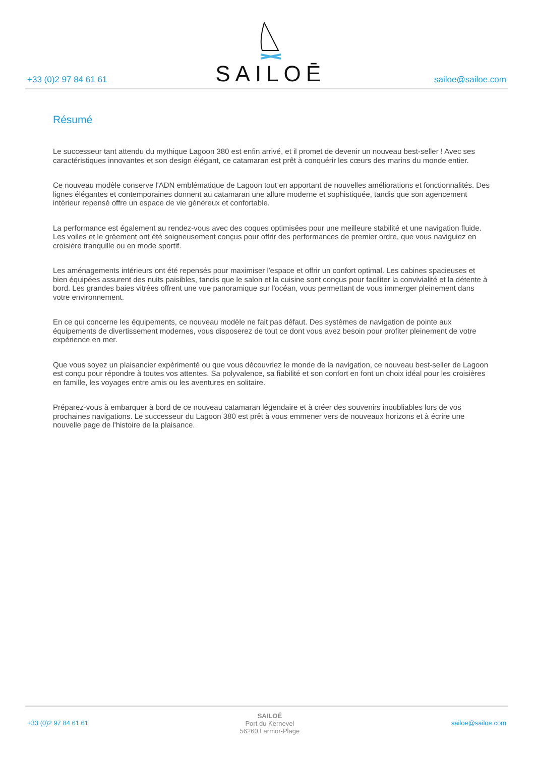+33 (0)2 97 84 61 61
SAILOĒ
sailoe@sailoe.com
Résumé
Le successeur tant attendu du mythique Lagoon 380 est enfin arrivé, et il promet de devenir un nouveau best-seller ! Avec ses caractéristiques innovantes et son design élégant, ce catamaran est prêt à conquérir les cœurs des marins du monde entier.
Ce nouveau modèle conserve l'ADN emblématique de Lagoon tout en apportant de nouvelles améliorations et fonctionnalités. Des lignes élégantes et contemporaines donnent au catamaran une allure moderne et sophistiquée, tandis que son agencement intérieur repensé offre un espace de vie généreux et confortable.
La performance est également au rendez-vous avec des coques optimisées pour une meilleure stabilité et une navigation fluide. Les voiles et le gréement ont été soigneusement conçus pour offrir des performances de premier ordre, que vous naviguiez en croisière tranquille ou en mode sportif.
Les aménagements intérieurs ont été repensés pour maximiser l'espace et offrir un confort optimal. Les cabines spacieuses et bien équipées assurent des nuits paisibles, tandis que le salon et la cuisine sont conçus pour faciliter la convivialité et la détente à bord. Les grandes baies vitrées offrent une vue panoramique sur l'océan, vous permettant de vous immerger pleinement dans votre environnement.
En ce qui concerne les équipements, ce nouveau modèle ne fait pas défaut. Des systèmes de navigation de pointe aux équipements de divertissement modernes, vous disposerez de tout ce dont vous avez besoin pour profiter pleinement de votre expérience en mer.
Que vous soyez un plaisancier expérimenté ou que vous découvriez le monde de la navigation, ce nouveau best-seller de Lagoon est conçu pour répondre à toutes vos attentes. Sa polyvalence, sa fiabilité et son confort en font un choix idéal pour les croisières en famille, les voyages entre amis ou les aventures en solitaire.
Préparez-vous à embarquer à bord de ce nouveau catamaran légendaire et à créer des souvenirs inoubliables lors de vos prochaines navigations. Le successeur du Lagoon 380 est prêt à vous emmener vers de nouveaux horizons et à écrire une nouvelle page de l'histoire de la plaisance.
+33 (0)2 97 84 61 61
SAILOÉ
Port du Kernevel
56260 Larmor-Plage
sailoe@sailoe.com